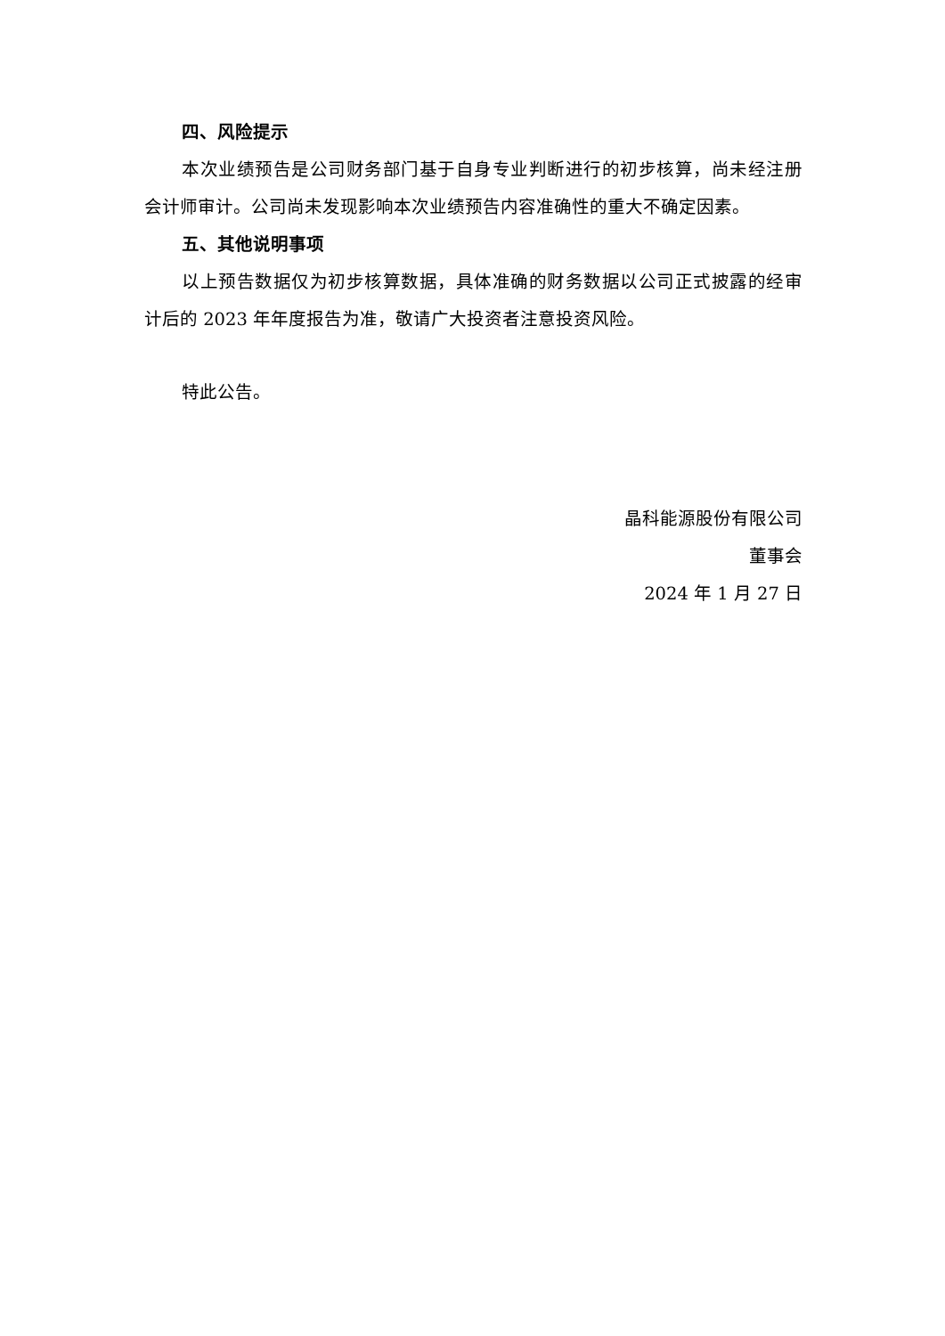四、风险提示
本次业绩预告是公司财务部门基于自身专业判断进行的初步核算，尚未经注册会计师审计。公司尚未发现影响本次业绩预告内容准确性的重大不确定因素。
五、其他说明事项
以上预告数据仅为初步核算数据，具体准确的财务数据以公司正式披露的经审计后的 2023 年年度报告为准，敬请广大投资者注意投资风险。
特此公告。
晶科能源股份有限公司
董事会
2024 年 1 月 27 日